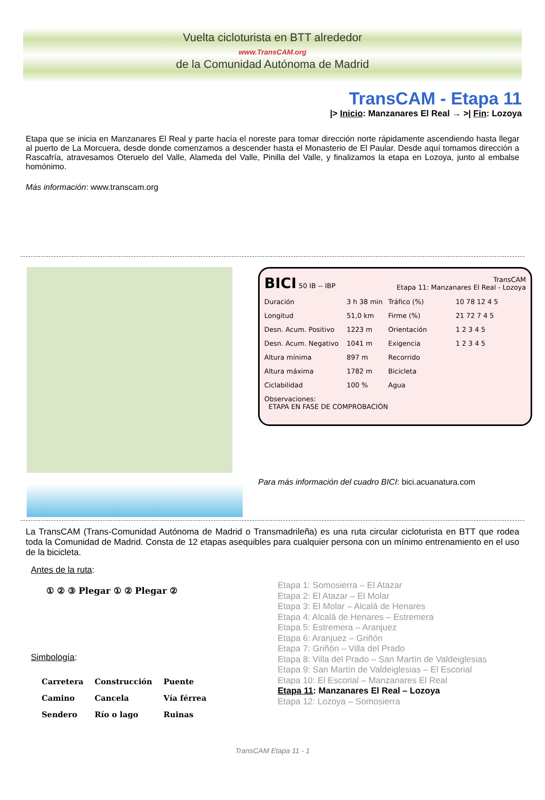Vuelta cicloturista en BTT alrededor
www.TransCAM.org
de la Comunidad Autónoma de Madrid
TransCAM - Etapa 11
|> Inicio: Manzanares El Real → >| Fin: Lozoya
Etapa que se inicia en Manzanares El Real y parte hacía el noreste para tomar dirección norte rápidamente ascendiendo hasta llegar al puerto de La Morcuera, desde donde comenzamos a descender hasta el Monasterio de El Paular. Desde aquí tomamos dirección a Rascafría, atravesamos Oteruelo del Valle, Alameda del Valle, Pinilla del Valle, y finalizamos la etapa en Lozoya, junto al embalse homónimo.
Más información: www.transcam.org
| BICI 50 IB -- IBP | | TransCAM Etapa 11: Manzanares El Real - Lozoya | |
| Duración | 3 h 38 min | Tráfico (%) | 10 78 12 4 5 |
| Longitud | 51,0 km | Firme (%) | 21 72 7 4 5 |
| Desn. Acum. Positivo | 1223 m | Orientación | 1 2 3 4 5 |
| Desn. Acum. Negativo | 1041 m | Exigencia | 1 2 3 4 5 |
| Altura mínima | 897 m | Recorrido | |
| Altura máxima | 1782 m | Bicicleta | |
| Ciclabilidad | 100 % | Agua | |
| Observaciones: ETAPA EN FASE DE COMPROBACIÓN | | | |
Para más información del cuadro BICI: bici.acuanatura.com
La TransCAM (Trans-Comunidad Autónoma de Madrid o Transmadrileña) es una ruta circular cicloturista en BTT que rodea toda la Comunidad de Madrid. Consta de 12 etapas asequibles para cualquier persona con un mínimo entrenamiento en el uso de la bicicleta.
Antes de la ruta:
① ② ③ Plegar ① ② Plegar ②
Simbología:
| Carretera | Construcción | Puente |
| Camino | Cancela | Vía férrea |
| Sendero | Río o lago | Ruinas |
Etapa 1: Somosierra – El Atazar
Etapa 2: El Atazar – El Molar
Etapa 3: El Molar – Alcalá de Henares
Etapa 4: Alcalá de Henares – Estremera
Etapa 5: Estremera – Aranjuez
Etapa 6: Aranjuez – Griñón
Etapa 7: Griñón – Villa del Prado
Etapa 8: Villa del Prado – San Martín de Valdeiglesias
Etapa 9: San Martín de Valdeiglesias – El Escorial
Etapa 10: El Escorial – Manzanares El Real
Etapa 11: Manzanares El Real – Lozoya
Etapa 12: Lozoya – Somosierra
TransCAM Etapa 11 - 1